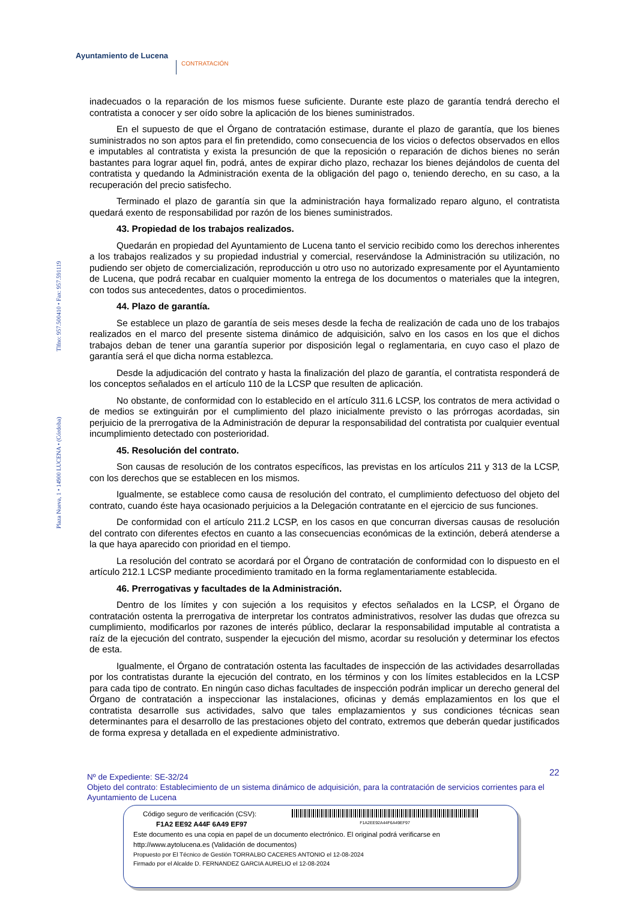Ayuntamiento de Lucena
CONTRATACIÓN
Tlfno: 957.500410 • Fax: 957.591119
Plaza Nueva, 1 • 14900 LUCENA • (Córdoba)
inadecuados o la reparación de los mismos fuese suficiente. Durante este plazo de garantía tendrá derecho el contratista a conocer y ser oído sobre la aplicación de los bienes suministrados.
En el supuesto de que el Órgano de contratación estimase, durante el plazo de garantía, que los bienes suministrados no son aptos para el fin pretendido, como consecuencia de los vicios o defectos observados en ellos e imputables al contratista y exista la presunción de que la reposición o reparación de dichos bienes no serán bastantes para lograr aquel fin, podrá, antes de expirar dicho plazo, rechazar los bienes dejándolos de cuenta del contratista y quedando la Administración exenta de la obligación del pago o, teniendo derecho, en su caso, a la recuperación del precio satisfecho.
Terminado el plazo de garantía sin que la administración haya formalizado reparo alguno, el contratista quedará exento de responsabilidad por razón de los bienes suministrados.
43. Propiedad de los trabajos realizados.
Quedarán en propiedad del Ayuntamiento de Lucena tanto el servicio recibido como los derechos inherentes a los trabajos realizados y su propiedad industrial y comercial, reservándose la Administración su utilización, no pudiendo ser objeto de comercialización, reproducción u otro uso no autorizado expresamente por el Ayuntamiento de Lucena, que podrá recabar en cualquier momento la entrega de los documentos o materiales que la integren, con todos sus antecedentes, datos o procedimientos.
44. Plazo de garantía.
Se establece un plazo de garantía de seis meses desde la fecha de realización de cada uno de los trabajos realizados en el marco del presente sistema dinámico de adquisición, salvo en los casos en los que el dichos trabajos deban de tener una garantía superior por disposición legal o reglamentaria, en cuyo caso el plazo de garantía será el que dicha norma establezca.
Desde la adjudicación del contrato y hasta la finalización del plazo de garantía, el contratista responderá de los conceptos señalados en el artículo 110 de la LCSP que resulten de aplicación.
No obstante, de conformidad con lo establecido en el artículo 311.6 LCSP, los contratos de mera actividad o de medios se extinguirán por el cumplimiento del plazo inicialmente previsto o las prórrogas acordadas, sin perjuicio de la prerrogativa de la Administración de depurar la responsabilidad del contratista por cualquier eventual incumplimiento detectado con posterioridad.
45. Resolución del contrato.
Son causas de resolución de los contratos específicos, las previstas en los artículos 211 y 313 de la LCSP, con los derechos que se establecen en los mismos.
Igualmente, se establece como causa de resolución del contrato, el cumplimiento defectuoso del objeto del contrato, cuando éste haya ocasionado perjuicios a la Delegación contratante en el ejercicio de sus funciones.
De conformidad con el artículo 211.2 LCSP, en los casos en que concurran diversas causas de resolución del contrato con diferentes efectos en cuanto a las consecuencias económicas de la extinción, deberá atenderse a la que haya aparecido con prioridad en el tiempo.
La resolución del contrato se acordará por el Órgano de contratación de conformidad con lo dispuesto en el artículo 212.1 LCSP mediante procedimiento tramitado en la forma reglamentariamente establecida.
46. Prerrogativas y facultades de la Administración.
Dentro de los límites y con sujeción a los requisitos y efectos señalados en la LCSP, el Órgano de contratación ostenta la prerrogativa de interpretar los contratos administrativos, resolver las dudas que ofrezca su cumplimiento, modificarlos por razones de interés público, declarar la responsabilidad imputable al contratista a raíz de la ejecución del contrato, suspender la ejecución del mismo, acordar su resolución y determinar los efectos de esta.
Igualmente, el Órgano de contratación ostenta las facultades de inspección de las actividades desarrolladas por los contratistas durante la ejecución del contrato, en los términos y con los límites establecidos en la LCSP para cada tipo de contrato. En ningún caso dichas facultades de inspección podrán implicar un derecho general del Órgano de contratación a inspeccionar las instalaciones, oficinas y demás emplazamientos en los que el contratista desarrolle sus actividades, salvo que tales emplazamientos y sus condiciones técnicas sean determinantes para el desarrollo de las prestaciones objeto del contrato, extremos que deberán quedar justificados de forma expresa y detallada en el expediente administrativo.
22
Nº de Expediente: SE-32/24
Objeto del contrato: Establecimiento de un sistema dinámico de adquisición, para la contratación de servicios corrientes para el Ayuntamiento de Lucena
Código seguro de verificación (CSV):
F1A2 EE92 A44F 6A49 EF97
F1A2EE92A44F6A49EF97
Este documento es una copia en papel de un documento electrónico. El original podrá verificarse en
http://www.aytolucena.es (Validación de documentos)
Propuesto por El Técnico de Gestión TORRALBO CACERES ANTONIO el 12-08-2024
Firmado por el Alcalde D. FERNANDEZ GARCIA AURELIO el 12-08-2024